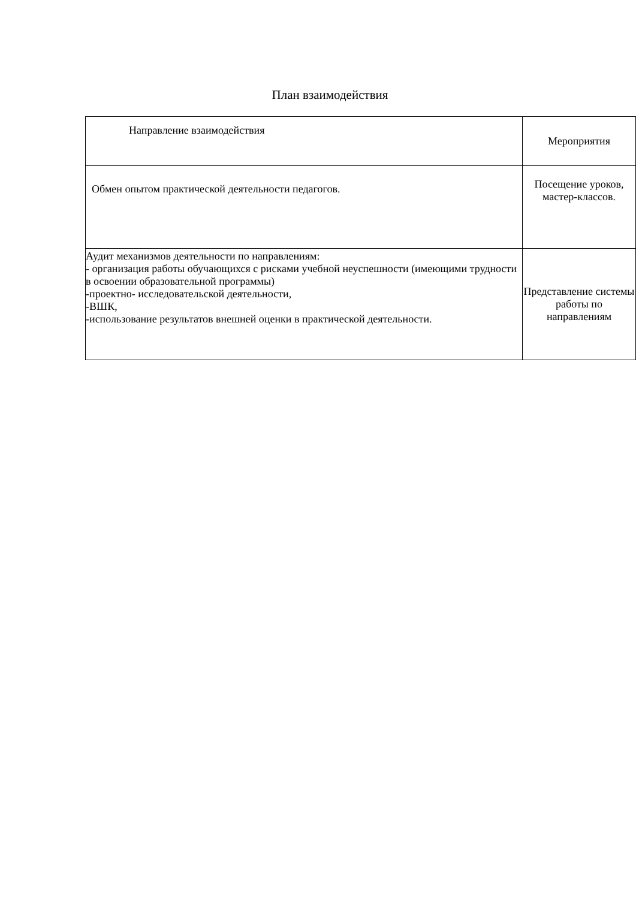План взаимодействия
| Направление взаимодействия | Мероприятия |
| Обмен опытом практической деятельности педагогов. | Посещение уроков, мастер-классов. |
| Аудит механизмов деятельности по направлениям: - организация работы обучающихся с рисками учебной неуспешности (имеющими трудности в освоении образовательной программы) -проектно- исследовательской деятельности, -ВШК, -использование результатов внешней оценки в практической деятельности. | Представление системы работы по направлениям |